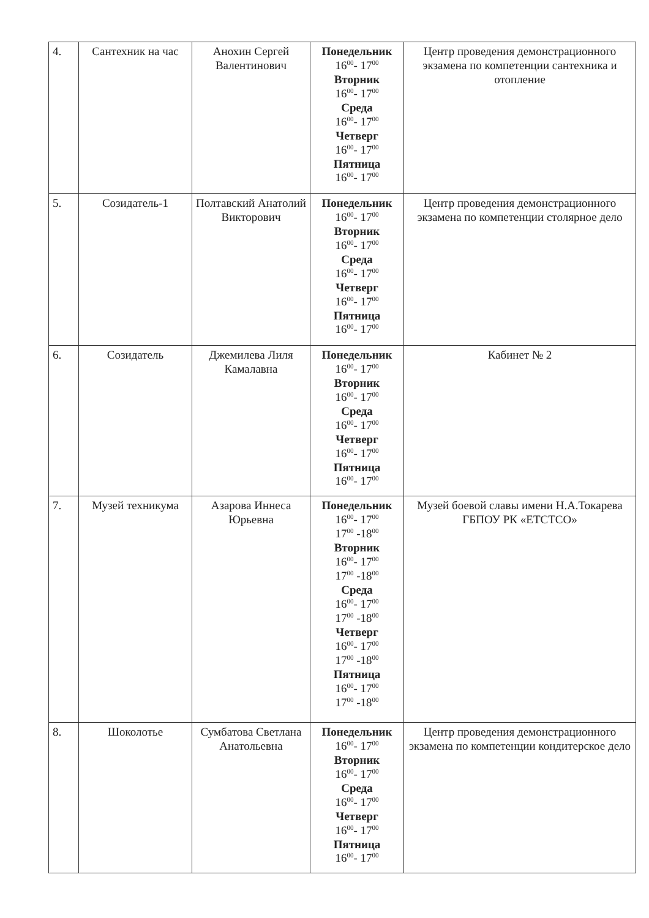| 4. | Сантехник на час | Анохин Сергей Валентинович | Понедельник 16<sup>00</sup>- 17<sup>00</sup> Вторник 16<sup>00</sup>- 17<sup>00</sup> Среда 16<sup>00</sup>- 17<sup>00</sup> Четверг 16<sup>00</sup>- 17<sup>00</sup> Пятница 16<sup>00</sup>- 17<sup>00</sup> | Центр проведения демонстрационного экзамена по компетенции сантехника и отопление |
| 5. | Созидатель-1 | Полтавский Анатолий Викторович | Понедельник 16<sup>00</sup>- 17<sup>00</sup> Вторник 16<sup>00</sup>- 17<sup>00</sup> Среда 16<sup>00</sup>- 17<sup>00</sup> Четверг 16<sup>00</sup>- 17<sup>00</sup> Пятница 16<sup>00</sup>- 17<sup>00</sup> | Центр проведения демонстрационного экзамена по компетенции столярное дело |
| 6. | Созидатель | Джемилева Лиля Камалавна | Понедельник 16<sup>00</sup>- 17<sup>00</sup> Вторник 16<sup>00</sup>- 17<sup>00</sup> Среда 16<sup>00</sup>- 17<sup>00</sup> Четверг 16<sup>00</sup>- 17<sup>00</sup> Пятница 16<sup>00</sup>- 17<sup>00</sup> | Кабинет № 2 |
| 7. | Музей техникума | Азарова Иннеса Юрьевна | Понедельник 16<sup>00</sup>- 17<sup>00</sup> 17<sup>00</sup> -18<sup>00</sup> Вторник 16<sup>00</sup>- 17<sup>00</sup> 17<sup>00</sup> -18<sup>00</sup> Среда 16<sup>00</sup>- 17<sup>00</sup> 17<sup>00</sup> -18<sup>00</sup> Четверг 16<sup>00</sup>- 17<sup>00</sup> 17<sup>00</sup> -18<sup>00</sup> Пятница 16<sup>00</sup>- 17<sup>00</sup> 17<sup>00</sup> -18<sup>00</sup> | Музей боевой славы имени Н.А.Токарева ГБПОУ РК «ЕТСТСО» |
| 8. | Шоколотье | Сумбатова Светлана Анатольевна | Понедельник 16<sup>00</sup>- 17<sup>00</sup> Вторник 16<sup>00</sup>- 17<sup>00</sup> Среда 16<sup>00</sup>- 17<sup>00</sup> Четверг 16<sup>00</sup>- 17<sup>00</sup> Пятница 16<sup>00</sup>- 17<sup>00</sup> | Центр проведения демонстрационного экзамена по компетенции кондитерское дело |